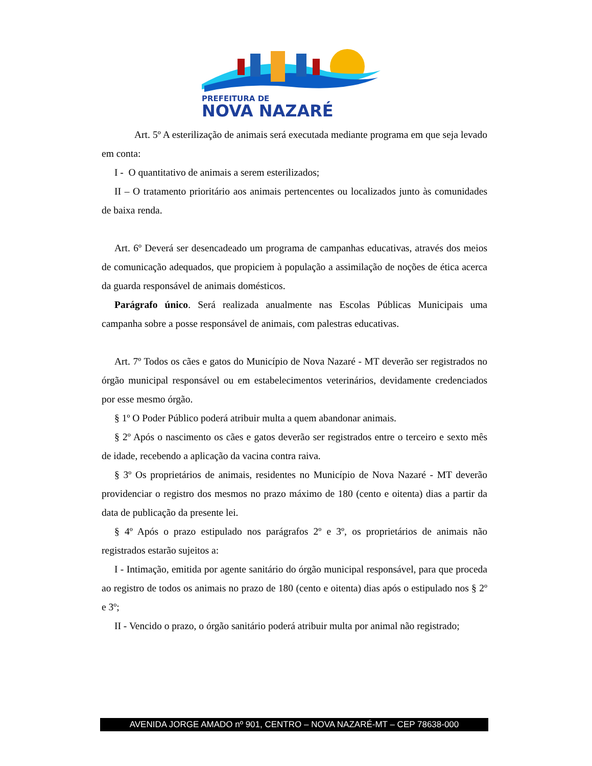PREFEITURA DE
NOVA NAZARÉ
Art. 5º A esterilização de animais será executada mediante programa em que seja levado em conta:
I - O quantitativo de animais a serem esterilizados;
II – O tratamento prioritário aos animais pertencentes ou localizados junto às comunidades de baixa renda.
Art. 6º Deverá ser desencadeado um programa de campanhas educativas, através dos meios de comunicação adequados, que propiciem à população a assimilação de noções de ética acerca da guarda responsável de animais domésticos.
Parágrafo único. Será realizada anualmente nas Escolas Públicas Municipais uma campanha sobre a posse responsável de animais, com palestras educativas.
Art. 7º Todos os cães e gatos do Município de Nova Nazaré - MT deverão ser registrados no órgão municipal responsável ou em estabelecimentos veterinários, devidamente credenciados por esse mesmo órgão.
§ 1º O Poder Público poderá atribuir multa a quem abandonar animais.
§ 2º Após o nascimento os cães e gatos deverão ser registrados entre o terceiro e sexto mês de idade, recebendo a aplicação da vacina contra raiva.
§ 3º Os proprietários de animais, residentes no Município de Nova Nazaré - MT deverão providenciar o registro dos mesmos no prazo máximo de 180 (cento e oitenta) dias a partir da data de publicação da presente lei.
§ 4º Após o prazo estipulado nos parágrafos 2º e 3º, os proprietários de animais não registrados estarão sujeitos a:
I - Intimação, emitida por agente sanitário do órgão municipal responsável, para que proceda ao registro de todos os animais no prazo de 180 (cento e oitenta) dias após o estipulado nos § 2º e 3º;
II - Vencido o prazo, o órgão sanitário poderá atribuir multa por animal não registrado;
AVENIDA JORGE AMADO nº 901, CENTRO – NOVA NAZARÉ-MT – CEP 78638-000